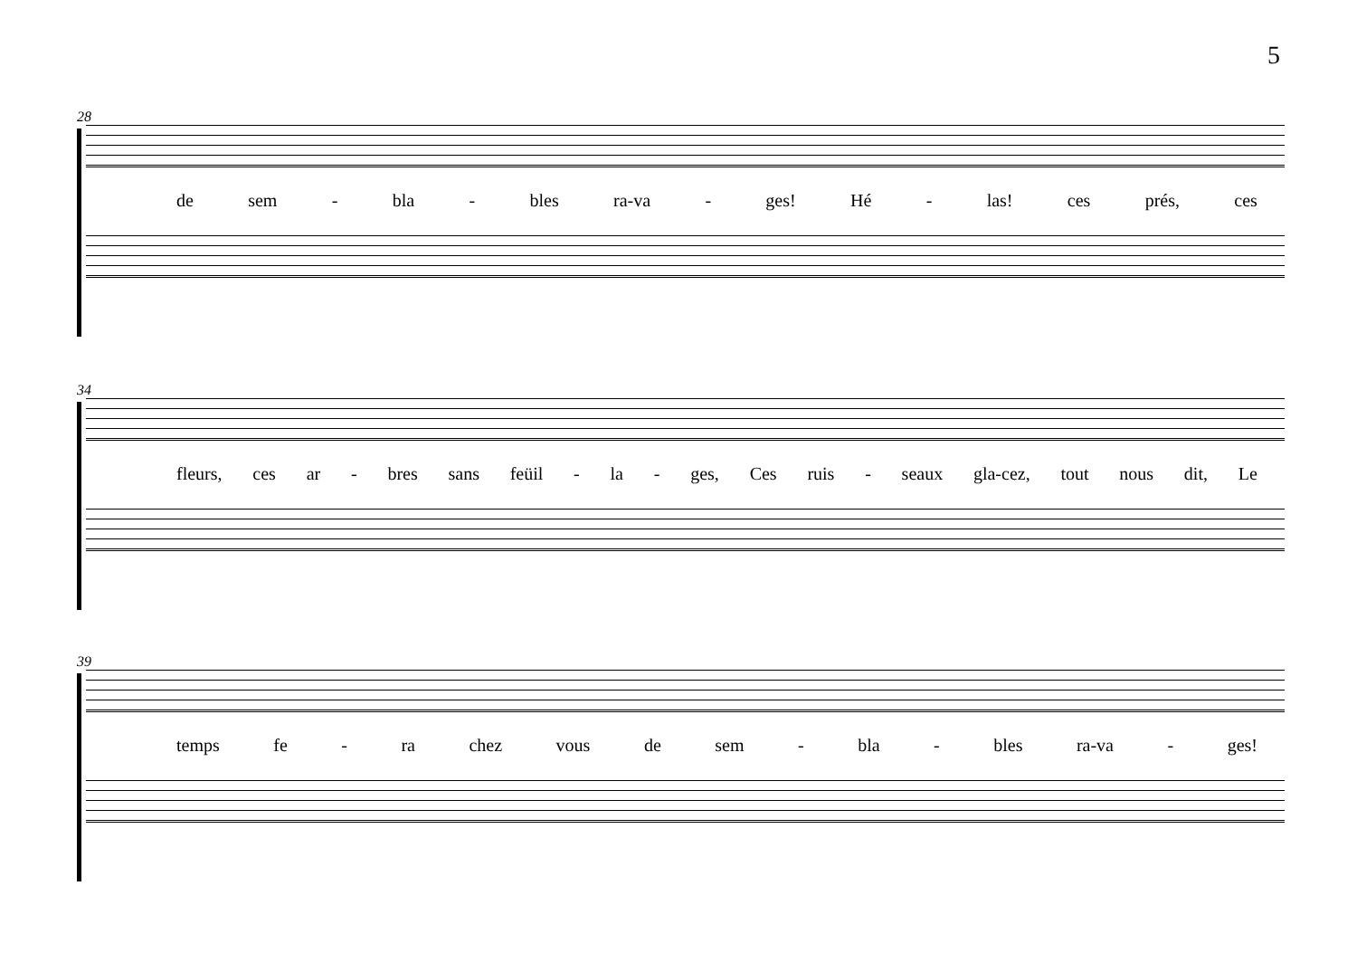5
28
de sem - bla - bles ra-va - ges! Hé - las! ces prés, ces
34
fleurs, ces ar - bres sans feüil - la - ges, Ces ruis - seaux gla-cez, tout nous dit, Le
39
temps fe - ra chez vous de sem - bla - bles ra-va - ges!